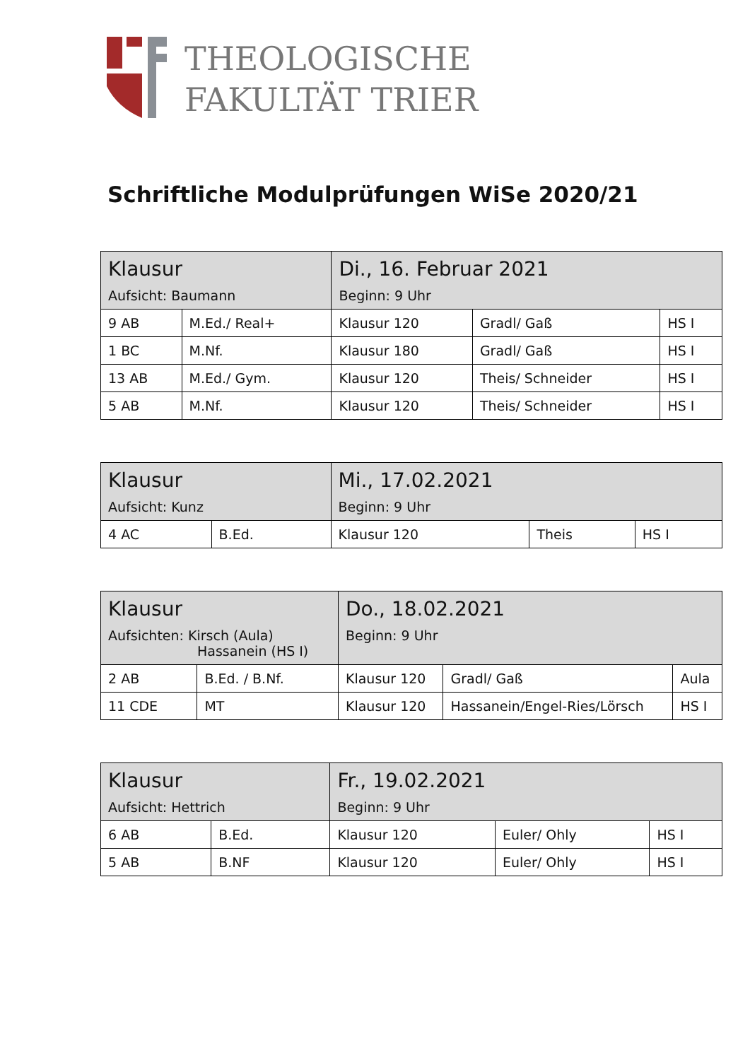THEOLOGISCHE
FAKULTÄT TRIER
Schriftliche Modulprüfungen WiSe 2020/21
| Klausur Aufsicht: Baumann | | Di., 16. Februar 2021 Beginn: 9 Uhr | | |
| 9 AB | M.Ed./ Real+ | Klausur 120 | Gradl/ Gaß | HS I |
| 1 BC | M.Nf. | Klausur 180 | Gradl/ Gaß | HS I |
| 13 AB | M.Ed./ Gym. | Klausur 120 | Theis/ Schneider | HS I |
| 5 AB | M.Nf. | Klausur 120 | Theis/ Schneider | HS I |
| Klausur Aufsicht: Kunz | | Mi., 17.02.2021 Beginn: 9 Uhr | | |
| 4 AC | B.Ed. | Klausur 120 | Theis | HS I |
| Klausur Aufsichten: Kirsch (Aula) Hassanein (HS I) | | Do., 18.02.2021 Beginn: 9 Uhr | | |
| 2 AB | B.Ed. / B.Nf. | Klausur 120 | Gradl/ Gaß | Aula |
| 11 CDE | MT | Klausur 120 | Hassanein/Engel-Ries/Lörsch | HS I |
| Klausur Aufsicht: Hettrich | | Fr., 19.02.2021 Beginn: 9 Uhr | | |
| 6 AB | B.Ed. | Klausur 120 | Euler/ Ohly | HS I |
| 5 AB | B.NF | Klausur 120 | Euler/ Ohly | HS I |